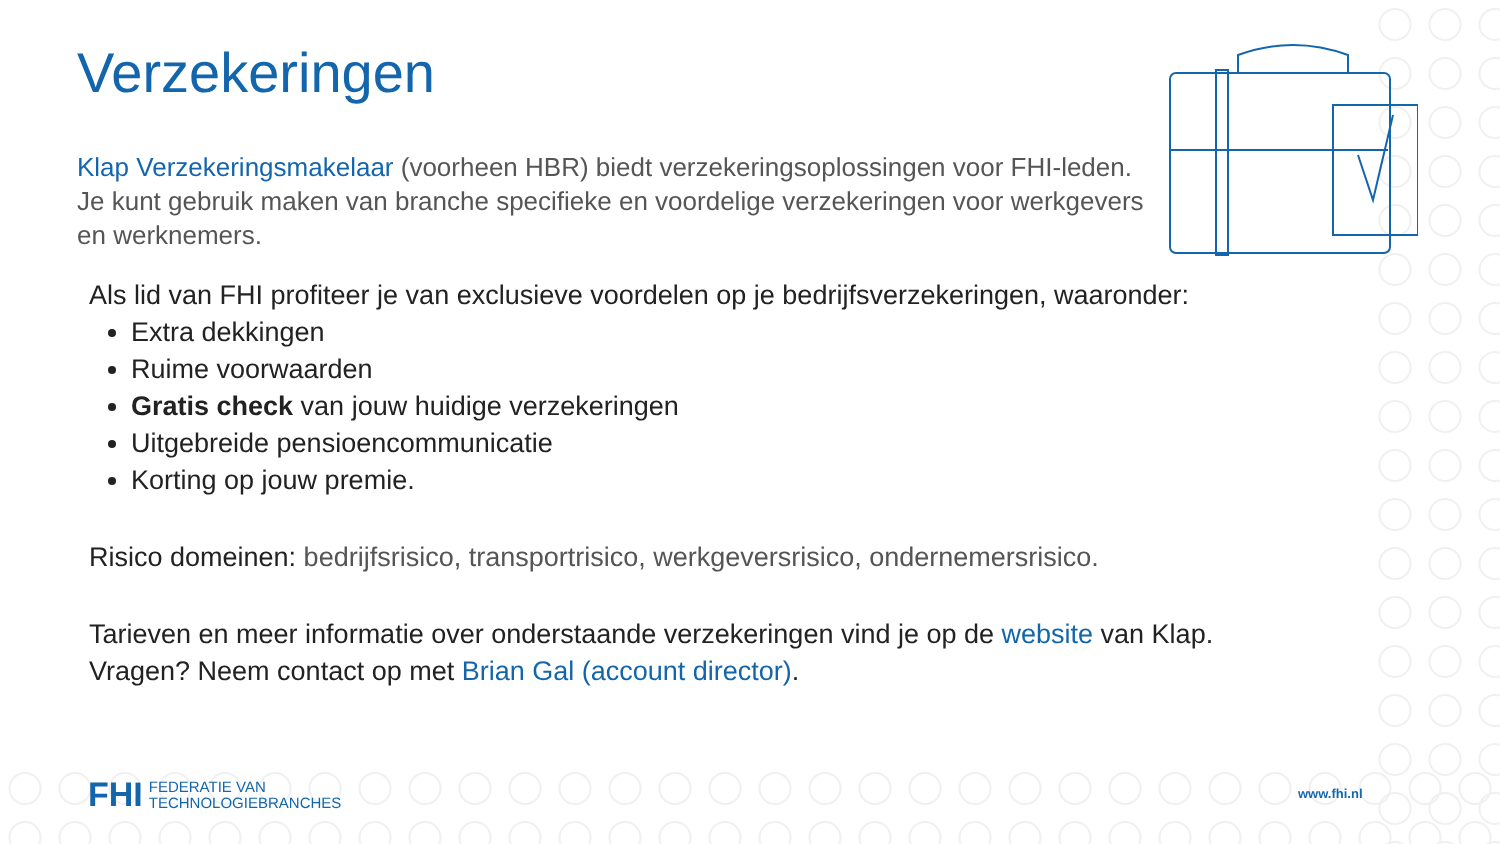Verzekeringen
Klap Verzekeringsmakelaar (voorheen HBR) biedt verzekeringsoplossingen voor FHI-leden. Je kunt gebruik maken van branche specifieke en voordelige verzekeringen voor werkgevers en werknemers.
Als lid van FHI profiteer je van exclusieve voordelen op je bedrijfsverzekeringen, waaronder:
Extra dekkingen
Ruime voorwaarden
Gratis check van jouw huidige verzekeringen
Uitgebreide pensioencommunicatie
Korting op jouw premie.
Risico domeinen: bedrijfsrisico, transportrisico, werkgeversrisico, ondernemersrisico.
Tarieven en meer informatie over onderstaande verzekeringen vind je op de website van Klap.
Vragen? Neem contact op met Brian Gal (account director).
FHI FEDERATIE VAN
TECHNOLOGIEBRANCHES
www.fhi.nl